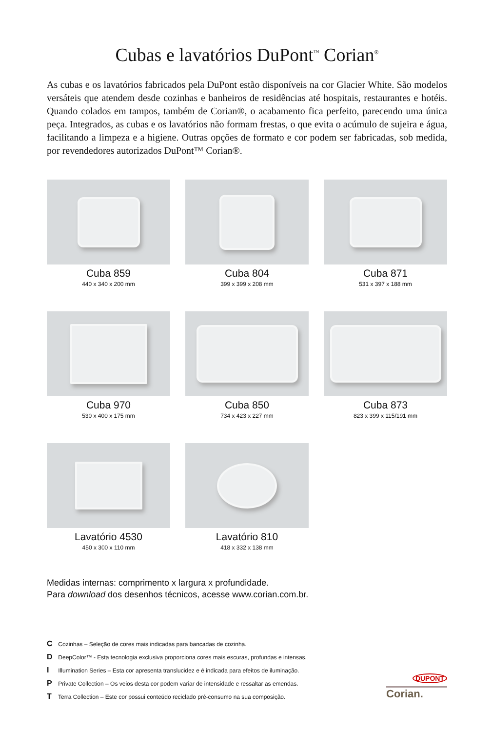Cubas e lavatórios DuPont<sup>™</sup> Corian<sup>®</sup>
As cubas e os lavatórios fabricados pela DuPont estão disponíveis na cor Glacier White. São modelos versáteis que atendem desde cozinhas e banheiros de residências até hospitais, restaurantes e hotéis. Quando colados em tampos, também de Corian®, o acabamento fica perfeito, parecendo uma única peça. Integrados, as cubas e os lavatórios não formam frestas, o que evita o acúmulo de sujeira e água, facilitando a limpeza e a higiene. Outras opções de formato e cor podem ser fabricadas, sob medida, por revendedores autorizados DuPont™ Corian®.
Cuba 859
440 x 340 x 200 mm
Cuba 804
399 x 399 x 208 mm
Cuba 871
531 x 397 x 188 mm
Cuba 970
530 x 400 x 175 mm
Cuba 850
734 x 423 x 227 mm
Cuba 873
823 x 399 x 115/191 mm
Lavatório 4530
450 x 300 x 110 mm
Lavatório 810
418 x 332 x 138 mm
Medidas internas: comprimento x largura x profundidade.
Para download dos desenhos técnicos, acesse www.corian.com.br.
C Cozinhas – Seleção de cores mais indicadas para bancadas de cozinha.
D DeepColor™ - Esta tecnologia exclusiva proporciona cores mais escuras, profundas e intensas.
I Illumination Series – Esta cor apresenta translucidez e é indicada para efeitos de iluminação.
P Private Collection – Os veios desta cor podem variar de intensidade e ressaltar as emendas.
T Terra Collection – Este cor possui conteúdo reciclado pré-consumo na sua composição.
DUPONT
Corian.